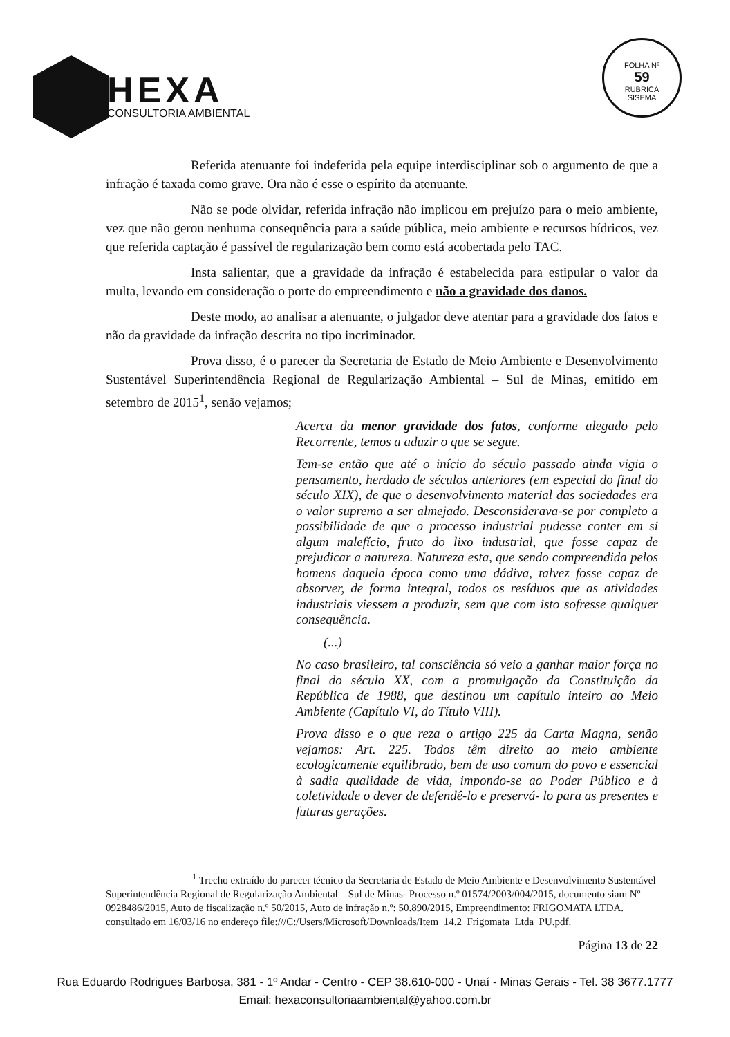HEXA
CONSULTORIA AMBIENTAL
FOLHA Nº
59
RUBRICA
SISEMA
Referida atenuante foi indeferida pela equipe interdisciplinar sob o argumento de que a infração é taxada como grave. Ora não é esse o espírito da atenuante.
Não se pode olvidar, referida infração não implicou em prejuízo para o meio ambiente, vez que não gerou nenhuma consequência para a saúde pública, meio ambiente e recursos hídricos, vez que referida captação é passível de regularização bem como está acobertada pelo TAC.
Insta salientar, que a gravidade da infração é estabelecida para estipular o valor da multa, levando em consideração o porte do empreendimento e não a gravidade dos danos.
Deste modo, ao analisar a atenuante, o julgador deve atentar para a gravidade dos fatos e não da gravidade da infração descrita no tipo incriminador.
Prova disso, é o parecer da Secretaria de Estado de Meio Ambiente e Desenvolvimento Sustentável Superintendência Regional de Regularização Ambiental – Sul de Minas, emitido em setembro de 2015<sup>1</sup>, senão vejamos;
Acerca da menor gravidade dos fatos, conforme alegado pelo Recorrente, temos a aduzir o que se segue.
Tem-se então que até o início do século passado ainda vigia o pensamento, herdado de séculos anteriores (em especial do final do século XIX), de que o desenvolvimento material das sociedades era o valor supremo a ser almejado. Desconsiderava-se por completo a possibilidade de que o processo industrial pudesse conter em si algum malefício, fruto do lixo industrial, que fosse capaz de prejudicar a natureza. Natureza esta, que sendo compreendida pelos homens daquela época como uma dádiva, talvez fosse capaz de absorver, de forma integral, todos os resíduos que as atividades industriais viessem a produzir, sem que com isto sofresse qualquer consequência.
(...)
No caso brasileiro, tal consciência só veio a ganhar maior força no final do século XX, com a promulgação da Constituição da República de 1988, que destinou um capítulo inteiro ao Meio Ambiente (Capítulo VI, do Título VIII).
Prova disso e o que reza o artigo 225 da Carta Magna, senão vejamos: Art. 225. Todos têm direito ao meio ambiente ecologicamente equilibrado, bem de uso comum do povo e essencial à sadia qualidade de vida, impondo-se ao Poder Público e à coletividade o dever de defendê-lo e preservá- lo para as presentes e futuras gerações.
<sup>1</sup> Trecho extraído do parecer técnico da Secretaria de Estado de Meio Ambiente e Desenvolvimento Sustentável Superintendência Regional de Regularização Ambiental – Sul de Minas- Processo n.º 01574/2003/004/2015, documento siam Nº 0928486/2015, Auto de fiscalização n.º 50/2015, Auto de infração n.º: 50.890/2015, Empreendimento: FRIGOMATA LTDA. consultado em 16/03/16 no endereço file:///C:/Users/Microsoft/Downloads/Item_14.2_Frigomata_Ltda_PU.pdf.
Página 13 de 22
Rua Eduardo Rodrigues Barbosa, 381 - 1º Andar - Centro - CEP 38.610-000 - Unaí - Minas Gerais - Tel. 38 3677.1777
Email: hexaconsultoriaambiental@yahoo.com.br